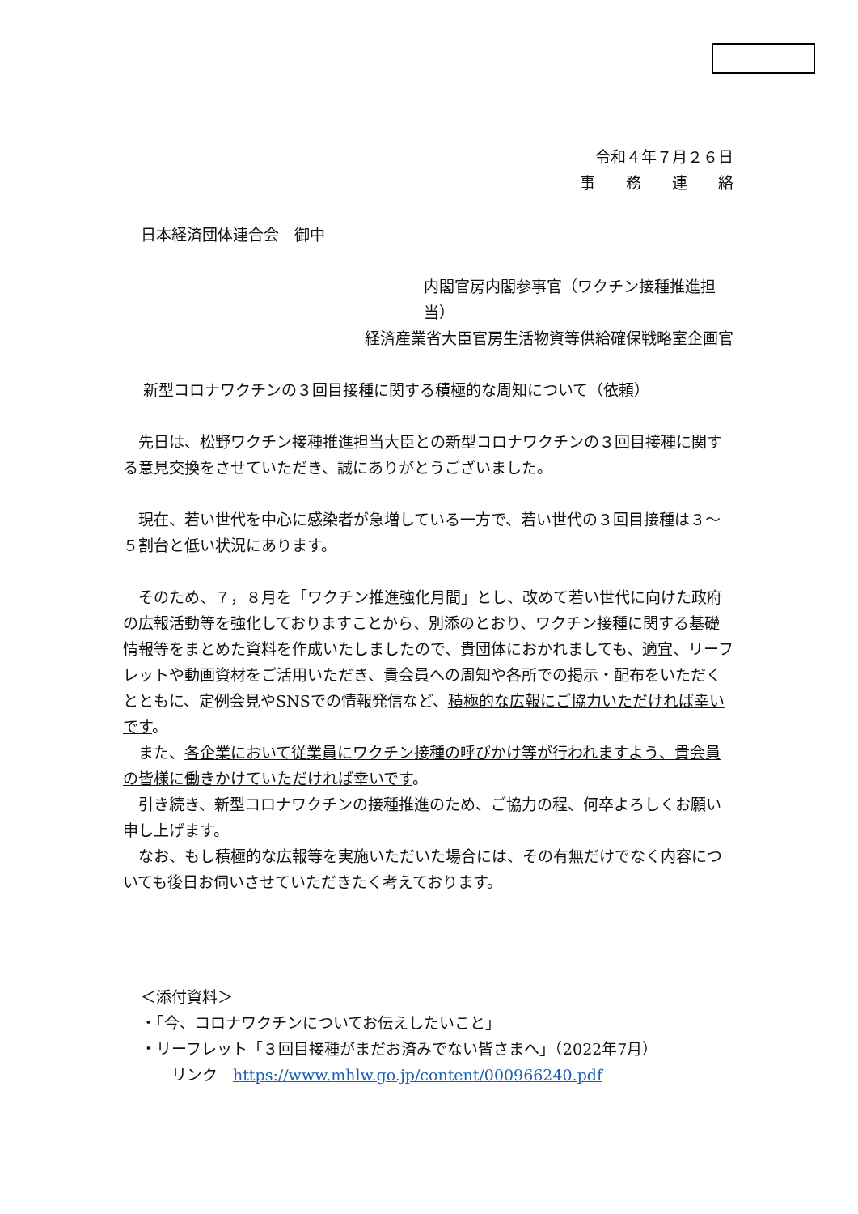令和４年７月２６日
事　　務　　連　　絡
日本経済団体連合会　御中
内閣官房内閣参事官（ワクチン接種推進担当）
経済産業省大臣官房生活物資等供給確保戦略室企画官
新型コロナワクチンの３回目接種に関する積極的な周知について（依頼）
　先日は、松野ワクチン接種推進担当大臣との新型コロナワクチンの３回目接種に関する意見交換をさせていただき、誠にありがとうございました。
　現在、若い世代を中心に感染者が急増している一方で、若い世代の３回目接種は３～５割台と低い状況にあります。
　そのため、７，８月を「ワクチン推進強化月間」とし、改めて若い世代に向けた政府の広報活動等を強化しておりますことから、別添のとおり、ワクチン接種に関する基礎情報等をまとめた資料を作成いたしましたので、貴団体におかれましても、適宜、リーフレットや動画資材をご活用いただき、貴会員への周知や各所での掲示・配布をいただくとともに、定例会見やSNSでの情報発信など、積極的な広報にご協力いただければ幸いです。
　また、各企業において従業員にワクチン接種の呼びかけ等が行われますよう、貴会員の皆様に働きかけていただければ幸いです。
　引き続き、新型コロナワクチンの接種推進のため、ご協力の程、何卒よろしくお願い申し上げます。
　なお、もし積極的な広報等を実施いただいた場合には、その有無だけでなく内容についても後日お伺いさせていただきたく考えております。
＜添付資料＞
・「今、コロナワクチンについてお伝えしたいこと」
・リーフレット「３回目接種がまだお済みでない皆さまへ」（2022年7月）
　　リンク　https://www.mhlw.go.jp/content/000966240.pdf